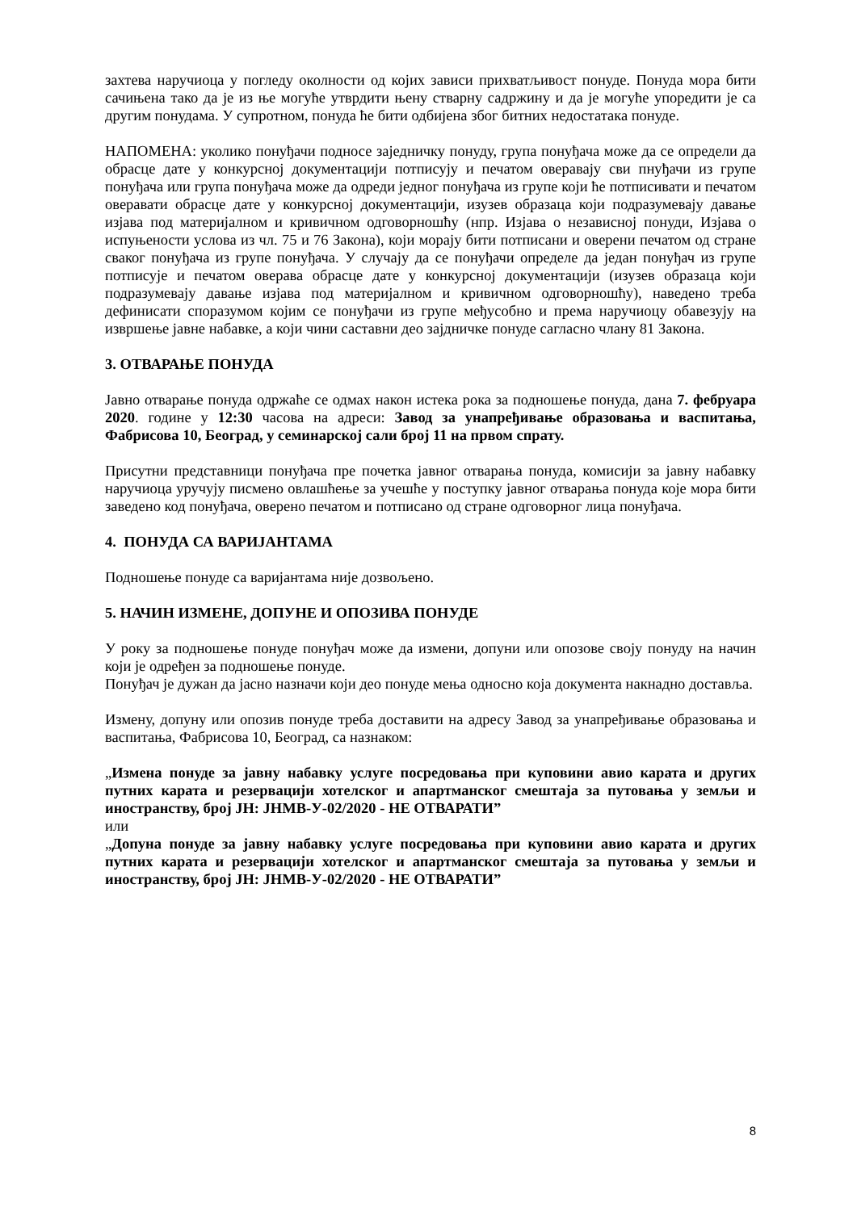захтева наручиоца у погледу околности од којих зависи прихватљивост понуде. Понуда мора бити сачињена тако да је из ње могуће утврдити њену стварну садржину и да је могуће упоредити је са другим понудама. У супротном, понуда ће бити одбијена због битних недостатака понуде.
НАПОМЕНА: уколико понуђачи подносе заједничку понуду, група понуђача може да се определи да обрасце дате у конкурсној документацији потписују и печатом оверавају сви пнуђачи из групе понуђача или група понуђача може да одреди једног понуђача из групе који ће потписивати и печатом оверавати обрасце дате у конкурсној документацији, изузев образаца који подразумевају давање изјава под материјалном и кривичном одговорношћу (нпр. Изјава о независној понуди, Изјава о испуњености услова из чл. 75 и 76 Закона), који морају бити потписани и оверени печатом од стране сваког понуђача из групе понуђача. У случају да се понуђачи определе да један понуђач из групе потписује и печатом оверава обрасце дате у конкурсној документацији (изузев образаца који подразумевају давање изјава под материјалном и кривичном одговорношћу), наведено треба дефинисати споразумом којим се понуђачи из групе међусобно и према наручиоцу обавезују на извршење јавне набавке, а који чини саставни део зајдничке понуде сагласно члану 81 Закона.
3. ОТВАРАЊЕ ПОНУДА
Јавно отварање понуда одржаће се одмах након истека рока за подношење понуда, дана 7. фебруара 2020. године у 12:30 часова на адреси: Завод за унапређивање образовања и васпитања, Фабрисова 10, Београд, у семинарској сали број 11 на првом спрату.
Присутни представници понуђача пре почетка јавног отварања понуда, комисији за јавну набавку наручиоца уручују писмено овлашћење за учешће у поступку јавног отварања понуда које мора бити заведено код понуђача, оверено печатом и потписано од стране одговорног лица понуђача.
4. ПОНУДА СА ВАРИЈАНТАМА
Подношење понуде са варијантама није дозвољено.
5. НАЧИН ИЗМЕНЕ, ДОПУНЕ И ОПОЗИВА ПОНУДЕ
У року за подношење понуде понуђач може да измени, допуни или опозове своју понуду на начин који је одређен за подношење понуде.
Понуђач је дужан да јасно назначи који део понуде мења односно која документа накнадно доставља.
Измену, допуну или опозив понуде треба доставити на адресу Завод за унапређивање образовања и васпитања, Фабрисова 10, Београд, са назнаком:
„Измена понуде за јавну набавку услуге посредовања при куповини авио карата и других путних карата и резервацији хотелског и апартманског смештаја за путовања у земљи и иностранству, број ЈН: ЈНМВ-У-02/2020 - НЕ ОТВАРАТИ”
или
„Допуна понуде за јавну набавку услуге посредовања при куповини авио карата и других путних карата и резервацији хотелског и апартманског смештаја за путовања у земљи и иностранству, број ЈН: ЈНМВ-У-02/2020 - НЕ ОТВАРАТИ”
8